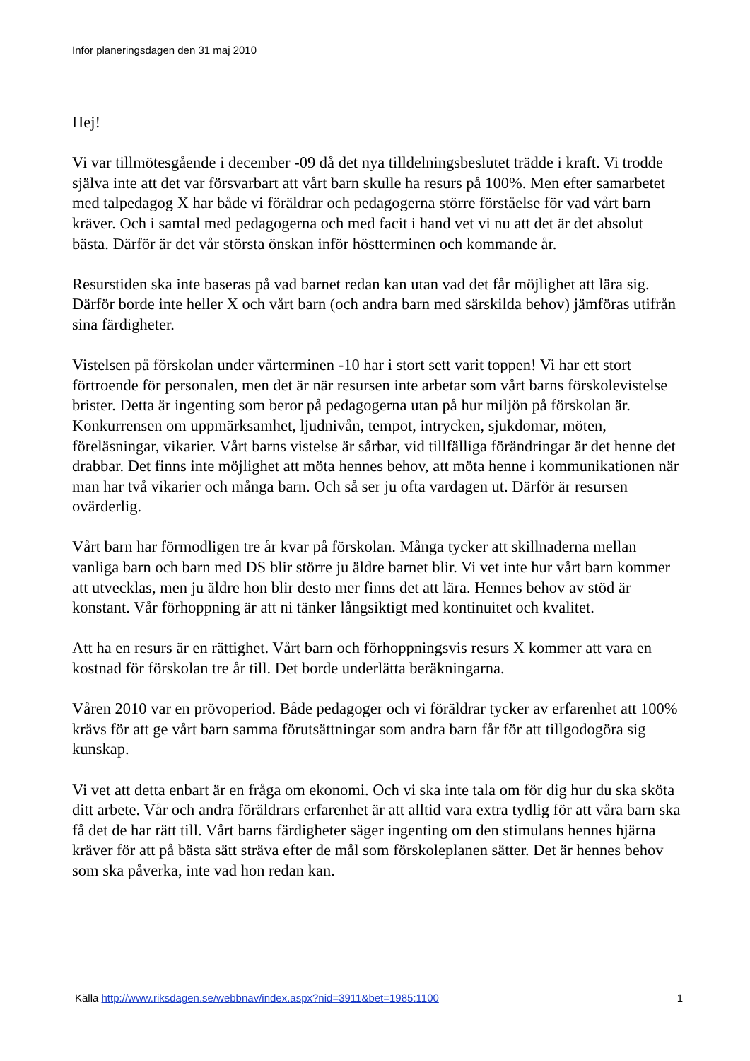Inför planeringsdagen den 31 maj 2010
Hej!
Vi var tillmötesgående i december -09 då det nya tilldelningsbeslutet trädde i kraft. Vi trodde själva inte att det var försvarbart att vårt barn skulle ha resurs på 100%. Men efter samarbetet med talpedagog X har både vi föräldrar och pedagogerna större förståelse för vad vårt barn kräver. Och i samtal med pedagogerna och med facit i hand vet vi nu att det är det absolut bästa. Därför är det vår största önskan inför höstterminen och kommande år.
Resurstiden ska inte baseras på vad barnet redan kan utan vad det får möjlighet att lära sig. Därför borde inte heller X och vårt barn (och andra barn med särskilda behov) jämföras utifrån sina färdigheter.
Vistelsen på förskolan under vårterminen -10 har i stort sett varit toppen! Vi har ett stort förtroende för personalen, men det är när resursen inte arbetar som vårt barns förskolevistelse brister. Detta är ingenting som beror på pedagogerna utan på hur miljön på förskolan är. Konkurrensen om uppmärksamhet, ljudnivån, tempot, intrycken, sjukdomar, möten, föreläsningar, vikarier. Vårt barns vistelse är sårbar, vid tillfälliga förändringar är det henne det drabbar. Det finns inte möjlighet att möta hennes behov, att möta henne i kommunikationen när man har två vikarier och många barn. Och så ser ju ofta vardagen ut. Därför är resursen ovärderlig.
Vårt barn har förmodligen tre år kvar på förskolan. Många tycker att skillnaderna mellan vanliga barn och barn med DS blir större ju äldre barnet blir. Vi vet inte hur vårt barn kommer att utvecklas, men ju äldre hon blir desto mer finns det att lära. Hennes behov av stöd är konstant. Vår förhoppning är att ni tänker långsiktigt med kontinuitet och kvalitet.
Att ha en resurs är en rättighet. Vårt barn och förhoppningsvis resurs X kommer att vara en kostnad för förskolan tre år till. Det borde underlätta beräkningarna.
Våren 2010 var en prövoperiod. Både pedagoger och vi föräldrar tycker av erfarenhet att 100% krävs för att ge vårt barn samma förutsättningar som andra barn får för att tillgodogöra sig kunskap.
Vi vet att detta enbart är en fråga om ekonomi. Och vi ska inte tala om för dig hur du ska sköta ditt arbete. Vår och andra föräldrars erfarenhet är att alltid vara extra tydlig för att våra barn ska få det de har rätt till. Vårt barns färdigheter säger ingenting om den stimulans hennes hjärna kräver för att på bästa sätt sträva efter de mål som förskoleplanen sätter. Det är hennes behov som ska påverka, inte vad hon redan kan.
Källa http://www.riksdagen.se/webbnav/index.aspx?nid=3911&bet=1985:1100 1